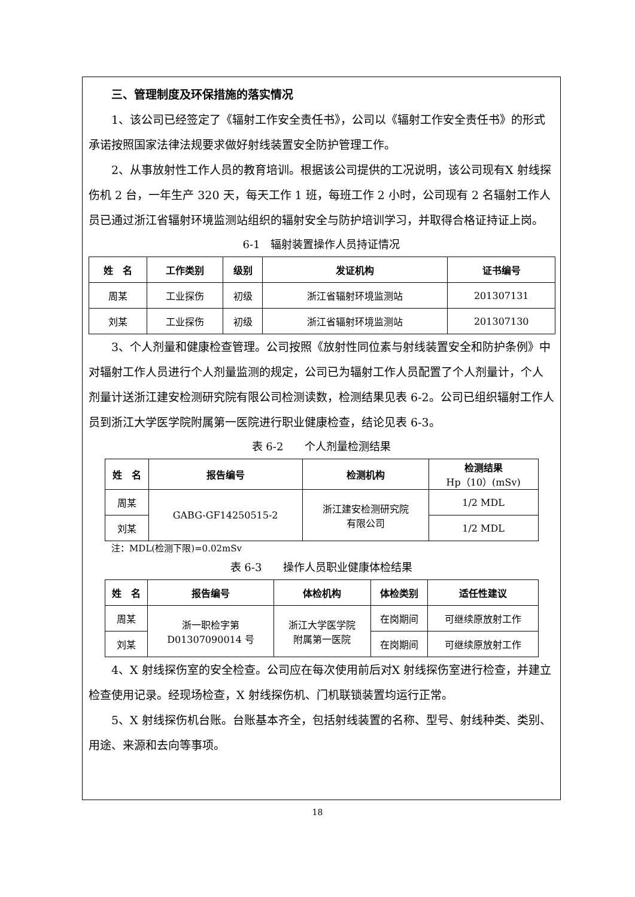三、管理制度及环保措施的落实情况
1、该公司已经签定了《辐射工作安全责任书》，公司以《辐射工作安全责任书》的形式承诺按照国家法律法规要求做好射线装置安全防护管理工作。
2、从事放射性工作人员的教育培训。根据该公司提供的工况说明，该公司现有X 射线探伤机 2 台，一年生产 320 天，每天工作 1 班，每班工作 2 小时，公司现有 2 名辐射工作人员已通过浙江省辐射环境监测站组织的辐射安全与防护培训学习，并取得合格证持证上岗。
6-1　辐射装置操作人员持证情况
| 姓 名 | 工作类别 | 级别 | 发证机构 | 证书编号 |
| --- | --- | --- | --- | --- |
| 周某 | 工业探伤 | 初级 | 浙江省辐射环境监测站 | 201307131 |
| 刘某 | 工业探伤 | 初级 | 浙江省辐射环境监测站 | 201307130 |
3、个人剂量和健康检查管理。公司按照《放射性同位素与射线装置安全和防护条例》中对辐射工作人员进行个人剂量监测的规定，公司已为辐射工作人员配置了个人剂量计，个人剂量计送浙江建安检测研究院有限公司检测读数，检测结果见表 6-2。公司已组织辐射工作人员到浙江大学医学院附属第一医院进行职业健康检查，结论见表 6-3。
表 6-2　　个人剂量检测结果
| 姓 名 | 报告编号 | 检测机构 | 检测结果 Hp（10）(mSv) |
| --- | --- | --- | --- |
| 周某 | GABG-GF14250515-2 | 浙江建安检测研究院 有限公司 | 1/2 MDL |
| 刘某 | | | 1/2 MDL |
注：MDL(检测下限)=0.02mSv
表 6-3　　操作人员职业健康体检结果
| 姓 名 | 报告编号 | 体检机构 | 体检类别 | 适任性建议 |
| --- | --- | --- | --- | --- |
| 周某 | 浙一职检字第 D01307090014 号 | 浙江大学医学院 附属第一医院 | 在岗期间 | 可继续原放射工作 |
| 刘某 | | | 在岗期间 | 可继续原放射工作 |
4、X 射线探伤室的安全检查。公司应在每次使用前后对X 射线探伤室进行检查，并建立检查使用记录。经现场检查，X 射线探伤机、门机联锁装置均运行正常。
5、X 射线探伤机台账。台账基本齐全，包括射线装置的名称、型号、射线种类、类别、用途、来源和去向等事项。
18